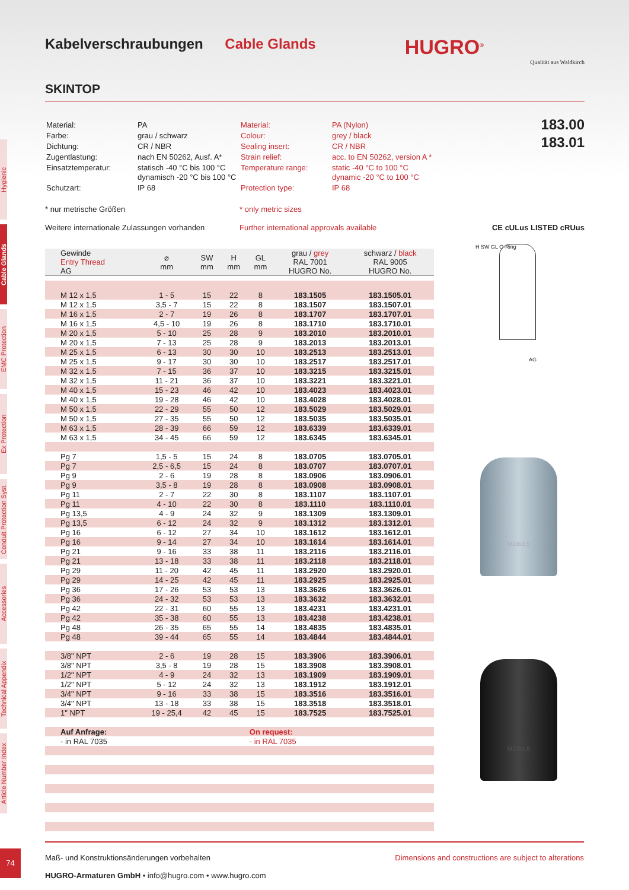Hygienic
Cable Glands
EMC Protection
Ex Protection
Conduit Protection Syst.
Accessories
Technical Appendix
Article Number Index
Kabelverschraubungen Cable Glands HUGRO<sup>®</sup>
Qualität aus Waldkirch
SKINTOP
| Material: | PA |
| Farbe: | grau / schwarz |
| Dichtung: | CR / NBR |
| Zugentlastung: | nach EN 50262, Ausf. A* |
| Einsatztemperatur: | statisch -40 °C bis 100 °C dynamisch -20 °C bis 100 °C |
| Schutzart: | IP 68 |
| Material: | PA (Nylon) |
| Colour: | grey / black |
| Sealing insert: | CR / NBR |
| Strain relief: | acc. to EN 50262, version A * |
| Temperature range: | static -40 °C to 100 °C dynamic -20 °C to 100 °C |
| Protection type: | IP 68 |
183.00
183.01
* nur metrische Größen * only metric sizes
Weitere internationale Zulassungen vorhanden Further international approvals available CE cULus LISTED cRUus
| Gewinde Entry Thread AG | ⌀ mm | SW mm | H mm | GL mm | grau / grey RAL 7001 HUGRO No. | schwarz / black RAL 9005 HUGRO No. |
| --- | --- | --- | --- | --- | --- | --- |
| M 12 x 1,5 | 1 - 5 | 15 | 22 | 8 | 183.1505 | 183.1505.01 |
| M 12 x 1,5 | 3,5 - 7 | 15 | 22 | 8 | 183.1507 | 183.1507.01 |
| M 16 x 1,5 | 2 - 7 | 19 | 26 | 8 | 183.1707 | 183.1707.01 |
| M 16 x 1,5 | 4,5 - 10 | 19 | 26 | 8 | 183.1710 | 183.1710.01 |
| M 20 x 1,5 | 5 - 10 | 25 | 28 | 9 | 183.2010 | 183.2010.01 |
| M 20 x 1,5 | 7 - 13 | 25 | 28 | 9 | 183.2013 | 183.2013.01 |
| M 25 x 1,5 | 6 - 13 | 30 | 30 | 10 | 183.2513 | 183.2513.01 |
| M 25 x 1,5 | 9 - 17 | 30 | 30 | 10 | 183.2517 | 183.2517.01 |
| M 32 x 1,5 | 7 - 15 | 36 | 37 | 10 | 183.3215 | 183.3215.01 |
| M 32 x 1,5 | 11 - 21 | 36 | 37 | 10 | 183.3221 | 183.3221.01 |
| M 40 x 1,5 | 15 - 23 | 46 | 42 | 10 | 183.4023 | 183.4023.01 |
| M 40 x 1,5 | 19 - 28 | 46 | 42 | 10 | 183.4028 | 183.4028.01 |
| M 50 x 1,5 | 22 - 29 | 55 | 50 | 12 | 183.5029 | 183.5029.01 |
| M 50 x 1,5 | 27 - 35 | 55 | 50 | 12 | 183.5035 | 183.5035.01 |
| M 63 x 1,5 | 28 - 39 | 66 | 59 | 12 | 183.6339 | 183.6339.01 |
| M 63 x 1,5 | 34 - 45 | 66 | 59 | 12 | 183.6345 | 183.6345.01 |
| Pg 7 | 1,5 - 5 | 15 | 24 | 8 | 183.0705 | 183.0705.01 |
| Pg 7 | 2,5 - 6,5 | 15 | 24 | 8 | 183.0707 | 183.0707.01 |
| Pg 9 | 2 - 6 | 19 | 28 | 8 | 183.0906 | 183.0906.01 |
| Pg 9 | 3,5 - 8 | 19 | 28 | 8 | 183.0908 | 183.0908.01 |
| Pg 11 | 2 - 7 | 22 | 30 | 8 | 183.1107 | 183.1107.01 |
| Pg 11 | 4 - 10 | 22 | 30 | 8 | 183.1110 | 183.1110.01 |
| Pg 13,5 | 4 - 9 | 24 | 32 | 9 | 183.1309 | 183.1309.01 |
| Pg 13,5 | 6 - 12 | 24 | 32 | 9 | 183.1312 | 183.1312.01 |
| Pg 16 | 6 - 12 | 27 | 34 | 10 | 183.1612 | 183.1612.01 |
| Pg 16 | 9 - 14 | 27 | 34 | 10 | 183.1614 | 183.1614.01 |
| Pg 21 | 9 - 16 | 33 | 38 | 11 | 183.2116 | 183.2116.01 |
| Pg 21 | 13 - 18 | 33 | 38 | 11 | 183.2118 | 183.2118.01 |
| Pg 29 | 11 - 20 | 42 | 45 | 11 | 183.2920 | 183.2920.01 |
| Pg 29 | 14 - 25 | 42 | 45 | 11 | 183.2925 | 183.2925.01 |
| Pg 36 | 17 - 26 | 53 | 53 | 13 | 183.3626 | 183.3626.01 |
| Pg 36 | 24 - 32 | 53 | 53 | 13 | 183.3632 | 183.3632.01 |
| Pg 42 | 22 - 31 | 60 | 55 | 13 | 183.4231 | 183.4231.01 |
| Pg 42 | 35 - 38 | 60 | 55 | 13 | 183.4238 | 183.4238.01 |
| Pg 48 | 26 - 35 | 65 | 55 | 14 | 183.4835 | 183.4835.01 |
| Pg 48 | 39 - 44 | 65 | 55 | 14 | 183.4844 | 183.4844.01 |
| 3/8" NPT | 2 - 6 | 19 | 28 | 15 | 183.3906 | 183.3906.01 |
| 3/8" NPT | 3,5 - 8 | 19 | 28 | 15 | 183.3908 | 183.3908.01 |
| 1/2" NPT | 4 - 9 | 24 | 32 | 13 | 183.1909 | 183.1909.01 |
| 1/2" NPT | 5 - 12 | 24 | 32 | 13 | 183.1912 | 183.1912.01 |
| 3/4" NPT | 9 - 16 | 33 | 38 | 15 | 183.3516 | 183.3516.01 |
| 3/4" NPT | 13 - 18 | 33 | 38 | 15 | 183.3518 | 183.3518.01 |
| 1" NPT | 19 - 25,4 | 42 | 45 | 15 | 183.7525 | 183.7525.01 |
| Auf Anfrage: | | | | On request: | | |
| - in RAL 7035 | | | | - in RAL 7035 | | |
H SW GL O-Ring
AG
M20x1,5
M20x1,5
Maß- und Konstruktionsänderungen vorbehalten
HUGRO-Armaturen GmbH • info@hugro.com • www.hugro.com
Dimensions and constructions are subject to alterations
74